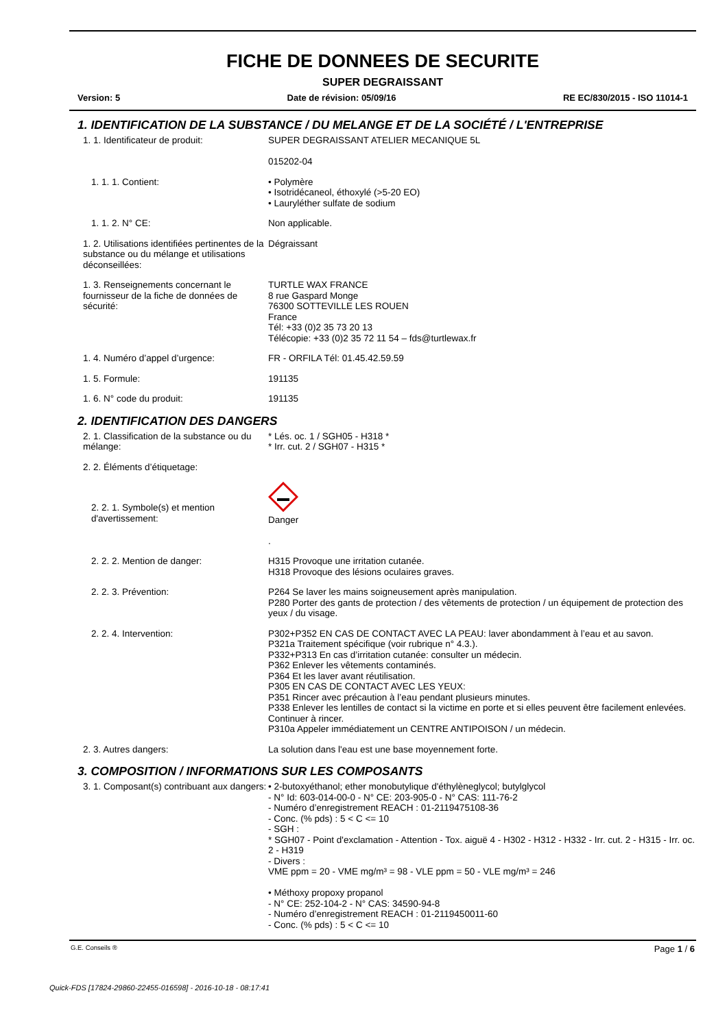FICHE DE DONNEES DE SECURITE
SUPER DEGRAISSANT
Version: 5 Date de révision: 05/09/16 RE EC/830/2015 - ISO 11014-1
1. IDENTIFICATION DE LA SUBSTANCE / DU MELANGE ET DE LA SOCIÉTÉ / L'ENTREPRISE
1. 1. Identificateur de produit: SUPER DEGRAISSANT ATELIER MECANIQUE 5L
015202-04
1. 1. 1. Contient: • Polymère
• Isotridécaneol, éthoxylé (>5-20 EO)
• Lauryléther sulfate de sodium
1. 1. 2. N° CE: Non applicable.
1. 2. Utilisations identifiées pertinentes de la substance ou du mélange et utilisations déconseillées:
Dégraissant
1. 3. Renseignements concernant le fournisseur de la fiche de données de sécurité:
TURTLE WAX FRANCE
8 rue Gaspard Monge
76300 SOTTEVILLE LES ROUEN
France
Tél: +33 (0)2 35 73 20 13
Télécopie: +33 (0)2 35 72 11 54 – fds@turtlewax.fr
1. 4. Numéro d’appel d’urgence: FR - ORFILA Tél: 01.45.42.59.59
1. 5. Formule: 191135
1. 6. N° code du produit: 191135
2. IDENTIFICATION DES DANGERS
2. 1. Classification de la substance ou du mélange:
* Lés. oc. 1 / SGH05 - H318 *
* Irr. cut. 2 / SGH07 - H315 *
2. 2. Éléments d’étiquetage:
2. 2. 1. Symbole(s) et mention d'avertissement:
Danger
.
2. 2. 2. Mention de danger: H315 Provoque une irritation cutanée.
H318 Provoque des lésions oculaires graves.
2. 2. 3. Prévention: P264 Se laver les mains soigneusement après manipulation.
P280 Porter des gants de protection / des vêtements de protection / un équipement de protection des yeux / du visage.
2. 2. 4. Intervention: P302+P352 EN CAS DE CONTACT AVEC LA PEAU: laver abondamment à l’eau et au savon.
P321a Traitement spécifique (voir rubrique n° 4.3.).
P332+P313 En cas d’irritation cutanée: consulter un médecin.
P362 Enlever les vêtements contaminés.
P364 Et les laver avant réutilisation.
P305 EN CAS DE CONTACT AVEC LES YEUX:
P351 Rincer avec précaution à l’eau pendant plusieurs minutes.
P338 Enlever les lentilles de contact si la victime en porte et si elles peuvent être facilement enlevées. Continuer à rincer.
P310a Appeler immédiatement un CENTRE ANTIPOISON / un médecin.
2. 3. Autres dangers: La solution dans l'eau est une base moyennement forte.
3. COMPOSITION / INFORMATIONS SUR LES COMPOSANTS
3. 1. Composant(s) contribuant aux dangers:
• 2-butoxyéthanol; ether monobutylique d'éthylèneglycol; butylglycol
- N° Id: 603-014-00-0 - N° CE: 203-905-0 - N° CAS: 111-76-2
- Numéro d’enregistrement REACH : 01-2119475108-36
- Conc. (% pds) : 5 < C <= 10
- SGH :
* SGH07 - Point d'exclamation - Attention - Tox. aiguë 4 - H302 - H312 - H332 - Irr. cut. 2 - H315 - Irr. oc. 2 - H319
- Divers :
VME ppm = 20 - VME mg/m³ = 98 - VLE ppm = 50 - VLE mg/m³ = 246
• Méthoxy propoxy propanol
- N° CE: 252-104-2 - N° CAS: 34590-94-8
- Numéro d’enregistrement REACH : 01-2119450011-60
- Conc. (% pds) : 5 < C <= 10
G.E. Conseils ® Page 1 / 6
Quick-FDS [17824-29860-22455-016598] - 2016-10-18 - 08:17:41